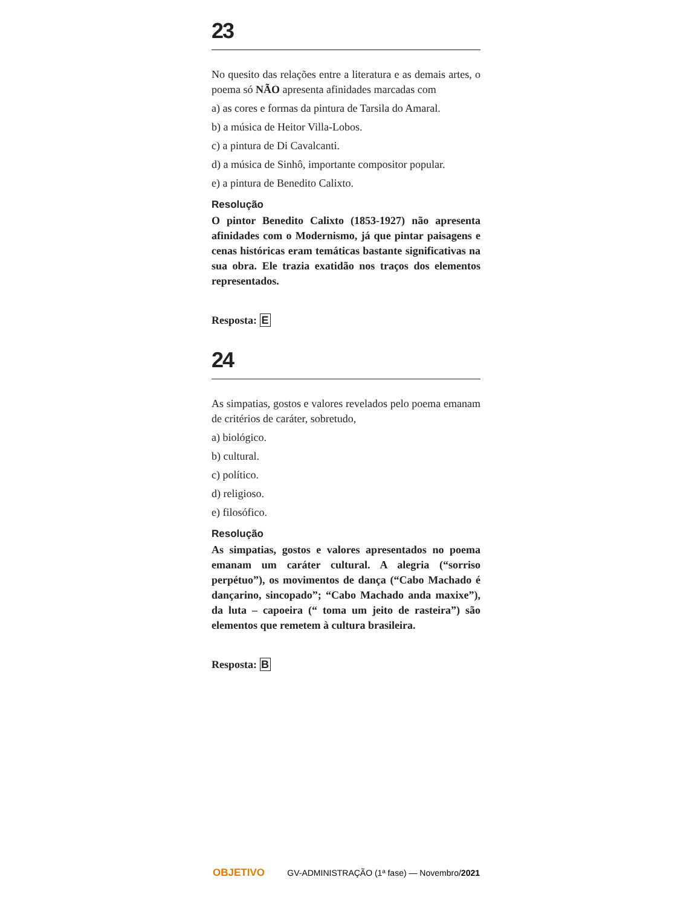23
No quesito das relações entre a literatura e as demais artes, o poema só NÃO apresenta afinidades marcadas com
a) as cores e formas da pintura de Tarsila do Amaral.
b) a música de Heitor Villa-Lobos.
c) a pintura de Di Cavalcanti.
d) a música de Sinhô, importante compositor popular.
e) a pintura de Benedito Calixto.
Resolução
O pintor Benedito Calixto (1853-1927) não apresenta afinidades com o Modernismo, já que pintar paisagens e cenas históricas eram temáticas bastante significativas na sua obra. Ele trazia exatidão nos traços dos elementos representados.
Resposta: E
24
As simpatias, gostos e valores revelados pelo poema emanam de critérios de caráter, sobretudo,
a) biológico.
b) cultural.
c) político.
d) religioso.
e) filosófico.
Resolução
As simpatias, gostos e valores apresentados no poema emanam um caráter cultural. A alegria (“sorriso perpétuo”), os movimentos de dança (“Cabo Machado é dançarino, sincopado”; “Cabo Machado anda maxixe”), da luta – capoeira (“ toma um jeito de rasteira”) são elementos que remetem à cultura brasileira.
Resposta: B
OBJETIVO GV-ADMINISTRAÇÃO (1ª fase) — Novembro/2021